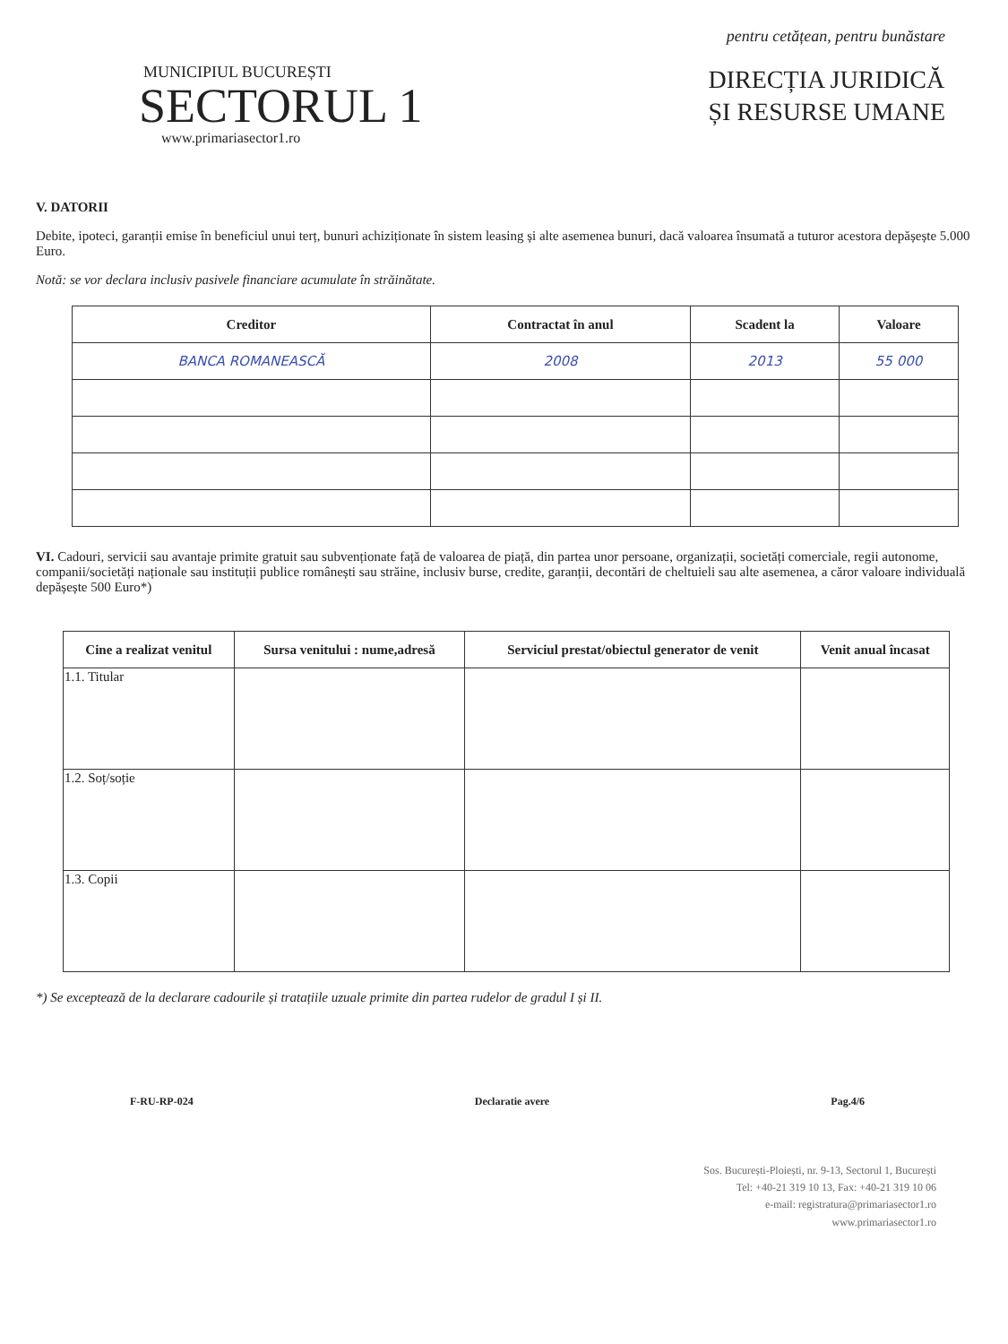MUNICIPIUL BUCUREȘTI
SECTORUL 1
www.primariasector1.ro
pentru cetățean, pentru bunăstare
DIRECȚIA JURIDICĂ
ȘI RESURSE UMANE
V. DATORII
Debite, ipoteci, garanții emise în beneficiul unui terț, bunuri achiziționate în sistem leasing și alte asemenea bunuri, dacă valoarea însumată a tuturor acestora depășește 5.000 Euro.
Notă: se vor declara inclusiv pasivele financiare acumulate în străinătate.
| Creditor | Contractat în anul | Scadent la | Valoare |
| --- | --- | --- | --- |
| BANCA ROMANEASCĂ | 2008 | 2013 | 55 000 |
VI. Cadouri, servicii sau avantaje primite gratuit sau subvenționate față de valoarea de piață, din partea unor persoane, organizații, societăți comerciale, regii autonome, companii/societăți naționale sau instituții publice românești sau străine, inclusiv burse, credite, garanții, decontări de cheltuieli sau alte asemenea, a căror valoare individuală depășește 500 Euro*)
| Cine a realizat venitul | Sursa venitului : nume,adresă | Serviciul prestat/obiectul generator de venit | Venit anual încasat |
| --- | --- | --- | --- |
| 1.1. Titular | | | |
| 1.2. Soț/soție | | | |
| 1.3. Copii | | | |
*) Se exceptează de la declarare cadourile și tratațiile uzuale primite din partea rudelor de gradul I și II.
F-RU-RP-024 Declaratie avere Pag.4/6
Sos. București-Ploiești, nr. 9-13, Sectorul 1, București
Tel: +40-21 319 10 13, Fax: +40-21 319 10 06
e-mail: registratura@primariasector1.ro
www.primariasector1.ro